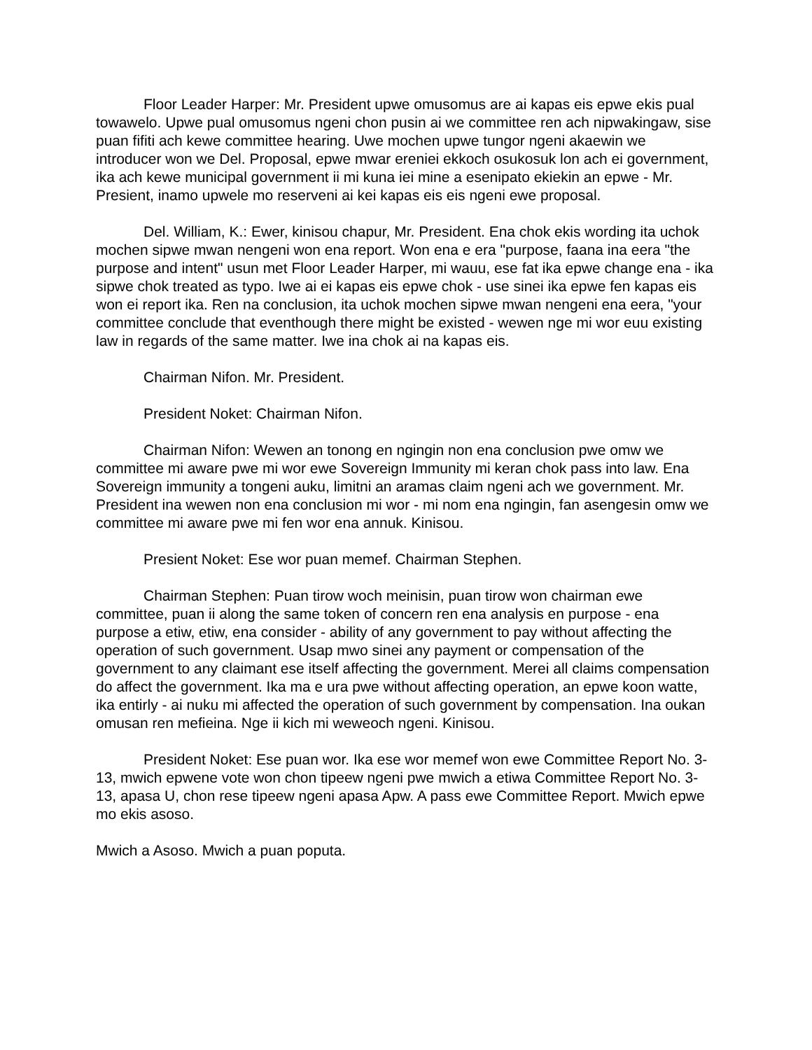Floor Leader Harper: Mr. President upwe omusomus are ai kapas eis epwe ekis pual towawelo. Upwe pual omusomus ngeni chon pusin ai we committee ren ach nipwakingaw, sise puan fifiti ach kewe committee hearing. Uwe mochen upwe tungor ngeni akaewin we introducer won we Del. Proposal, epwe mwar ereniei ekkoch osukosuk lon ach ei government, ika ach kewe municipal government ii mi kuna iei mine a esenipato ekiekin an epwe - Mr. Presient, inamo upwele mo reserveni ai kei kapas eis eis ngeni ewe proposal.
Del. William, K.: Ewer, kinisou chapur, Mr. President. Ena chok ekis wording ita uchok mochen sipwe mwan nengeni won ena report. Won ena e era "purpose, faana ina eera "the purpose and intent" usun met Floor Leader Harper, mi wauu, ese fat ika epwe change ena - ika sipwe chok treated as typo. Iwe ai ei kapas eis epwe chok - use sinei ika epwe fen kapas eis won ei report ika. Ren na conclusion, ita uchok mochen sipwe mwan nengeni ena eera, "your committee conclude that eventhough there might be existed - wewen nge mi wor euu existing law in regards of the same matter. Iwe ina chok ai na kapas eis.
Chairman Nifon. Mr. President.
President Noket: Chairman Nifon.
Chairman Nifon: Wewen an tonong en ngingin non ena conclusion pwe omw we committee mi aware pwe mi wor ewe Sovereign Immunity mi keran chok pass into law. Ena Sovereign immunity a tongeni auku, limitni an aramas claim ngeni ach we government. Mr. President ina wewen non ena conclusion mi wor - mi nom ena ngingin, fan asengesin omw we committee mi aware pwe mi fen wor ena annuk. Kinisou.
Presient Noket: Ese wor puan memef. Chairman Stephen.
Chairman Stephen: Puan tirow woch meinisin, puan tirow won chairman ewe committee, puan ii along the same token of concern ren ena analysis en purpose - ena purpose a etiw, etiw, ena consider - ability of any government to pay without affecting the operation of such government. Usap mwo sinei any payment or compensation of the government to any claimant ese itself affecting the government. Merei all claims compensation do affect the government. Ika ma e ura pwe without affecting operation, an epwe koon watte, ika entirly - ai nuku mi affected the operation of such government by compensation. Ina oukan omusan ren mefieina. Nge ii kich mi weweoch ngeni. Kinisou.
President Noket: Ese puan wor. Ika ese wor memef won ewe Committee Report No. 3-13, mwich epwene vote won chon tipeew ngeni pwe mwich a etiwa Committee Report No. 3-13, apasa U, chon rese tipeew ngeni apasa Apw. A pass ewe Committee Report. Mwich epwe mo ekis asoso.
Mwich a Asoso. Mwich a puan poputa.